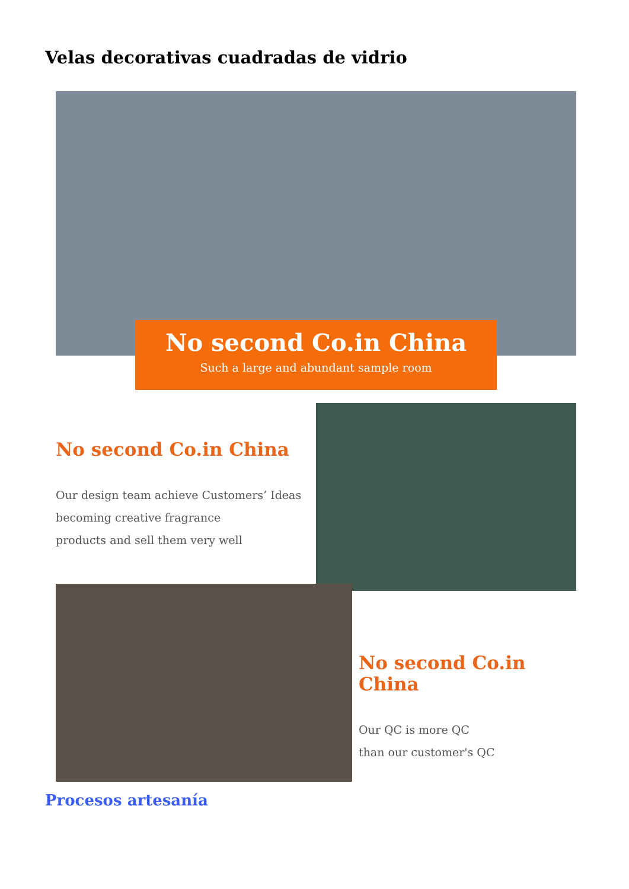Velas decorativas cuadradas de vidrio
No second Co.in China
Such a large and abundant sample room
No second Co.in China
Our design team achieve Customers’ Ideas
becoming creative fragrance
products and sell them very well
No second Co.in China
Our QC is more QC
than our customer's QC
Procesos artesanía